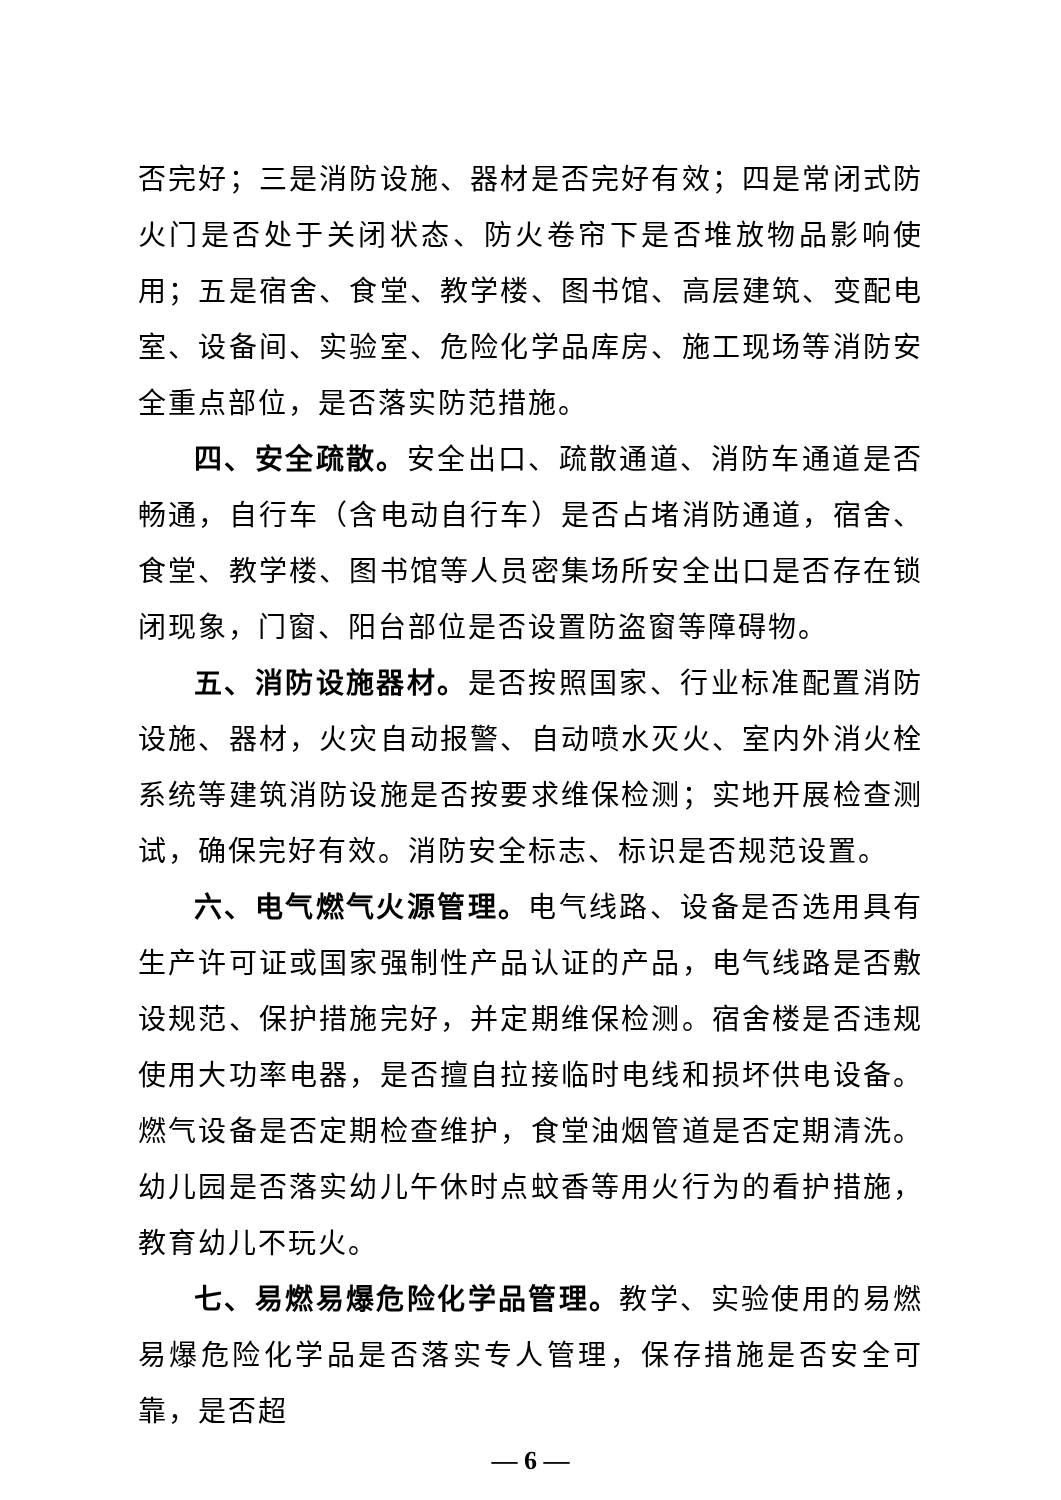否完好；三是消防设施、器材是否完好有效；四是常闭式防火门是否处于关闭状态、防火卷帘下是否堆放物品影响使用；五是宿舍、食堂、教学楼、图书馆、高层建筑、变配电室、设备间、实验室、危险化学品库房、施工现场等消防安全重点部位，是否落实防范措施。
四、安全疏散。安全出口、疏散通道、消防车通道是否畅通，自行车（含电动自行车）是否占堵消防通道，宿舍、食堂、教学楼、图书馆等人员密集场所安全出口是否存在锁闭现象，门窗、阳台部位是否设置防盗窗等障碍物。
五、消防设施器材。是否按照国家、行业标准配置消防设施、器材，火灾自动报警、自动喷水灭火、室内外消火栓系统等建筑消防设施是否按要求维保检测；实地开展检查测试，确保完好有效。消防安全标志、标识是否规范设置。
六、电气燃气火源管理。电气线路、设备是否选用具有生产许可证或国家强制性产品认证的产品，电气线路是否敷设规范、保护措施完好，并定期维保检测。宿舍楼是否违规使用大功率电器，是否擅自拉接临时电线和损坏供电设备。燃气设备是否定期检查维护，食堂油烟管道是否定期清洗。幼儿园是否落实幼儿午休时点蚊香等用火行为的看护措施，教育幼儿不玩火。
七、易燃易爆危险化学品管理。教学、实验使用的易燃易爆危险化学品是否落实专人管理，保存措施是否安全可靠，是否超
— 6 —